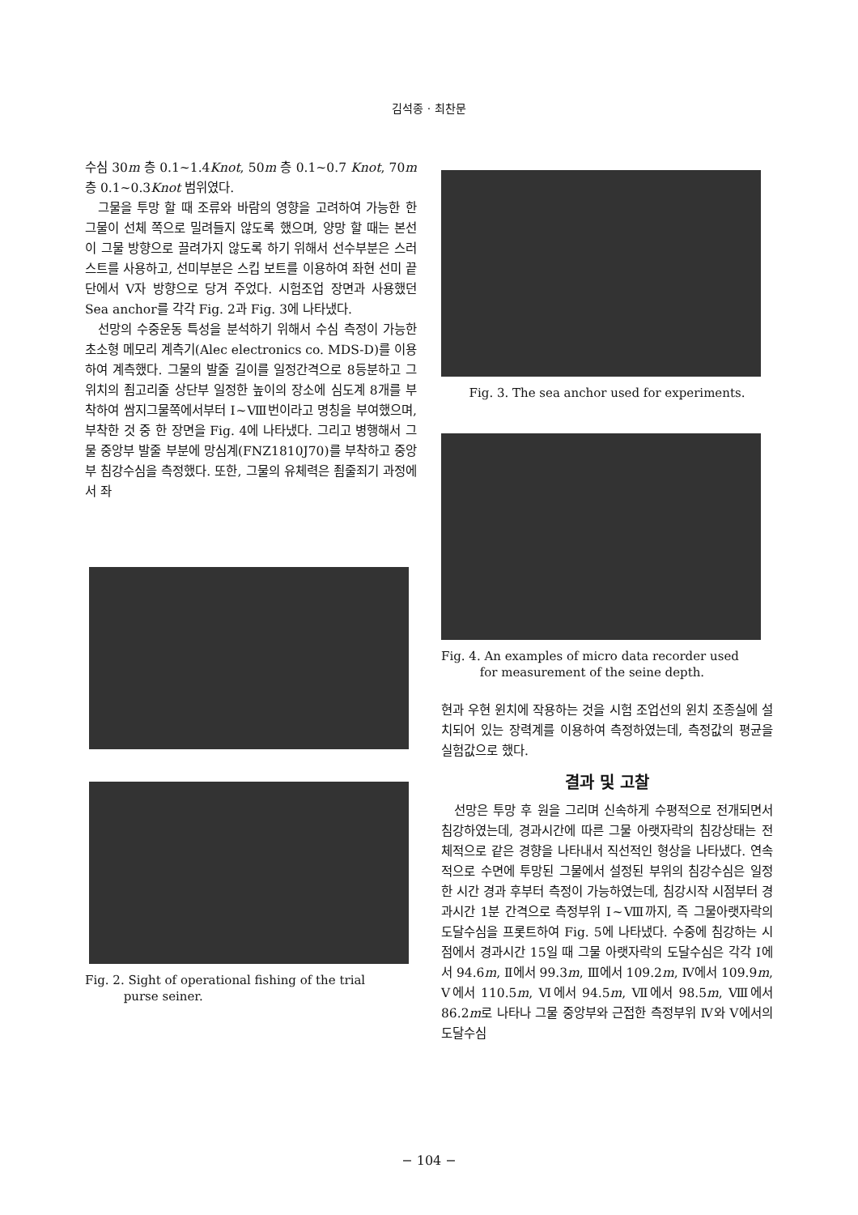김석종 · 최찬문
수심 30m 층 0.1~1.4Knot, 50m 층 0.1~0.7 Knot, 70m 층 0.1~0.3Knot 범위였다.
그물을 투망 할 때 조류와 바람의 영향을 고려하여 가능한 한 그물이 선체 쪽으로 밀려들지 않도록 했으며, 양망 할 때는 본선이 그물 방향으로 끌려가지 않도록 하기 위해서 선수부분은 스러스트를 사용하고, 선미부분은 스킵 보트를 이용하여 좌현 선미 끝단에서 V자 방향으로 당겨 주었다. 시험조업 장면과 사용했던 Sea anchor를 각각 Fig. 2과 Fig. 3에 나타냈다.
선망의 수중운동 특성을 분석하기 위해서 수심 측정이 가능한 초소형 메모리 계측기(Alec electronics co. MDS-D)를 이용하여 계측했다. 그물의 발줄 길이를 일정간격으로 8등분하고 그 위치의 죔고리줄 상단부 일정한 높이의 장소에 심도계 8개를 부착하여 쌈지그물쪽에서부터 Ⅰ~Ⅷ번이라고 명칭을 부여했으며, 부착한 것 중 한 장면을 Fig. 4에 나타냈다. 그리고 병행해서 그물 중앙부 발줄 부분에 망심계(FNZ1810J70)를 부착하고 중앙부 침강수심을 측정했다. 또한, 그물의 유체력은 죔줄죄기 과정에서 좌
Fig. 2. Sight of operational fishing of the trial
purse seiner.
Fig. 3. The sea anchor used for experiments.
Fig. 4. An examples of micro data recorder used
for measurement of the seine depth.
현과 우현 윈치에 작용하는 것을 시험 조업선의 윈치 조종실에 설치되어 있는 장력계를 이용하여 측정하였는데, 측정값의 평균을 실험값으로 했다.
결과 및 고찰
선망은 투망 후 원을 그리며 신속하게 수평적으로 전개되면서 침강하였는데, 경과시간에 따른 그물 아랫자락의 침강상태는 전체적으로 같은 경향을 나타내서 직선적인 형상을 나타냈다. 연속적으로 수면에 투망된 그물에서 설정된 부위의 침강수심은 일정한 시간 경과 후부터 측정이 가능하였는데, 침강시작 시점부터 경과시간 1분 간격으로 측정부위 Ⅰ~Ⅷ까지, 즉 그물아랫자락의 도달수심을 프롯트하여 Fig. 5에 나타냈다. 수중에 침강하는 시점에서 경과시간 15일 때 그물 아랫자락의 도달수심은 각각 Ⅰ에서 94.6m, Ⅱ에서 99.3m, Ⅲ에서 109.2m, Ⅳ에서 109.9m, Ⅴ에서 110.5m, Ⅵ에서 94.5m, Ⅶ에서 98.5m, Ⅷ에서 86.2m로 나타나 그물 중앙부와 근접한 측정부위 Ⅳ와 Ⅴ에서의 도달수심
− 104 −